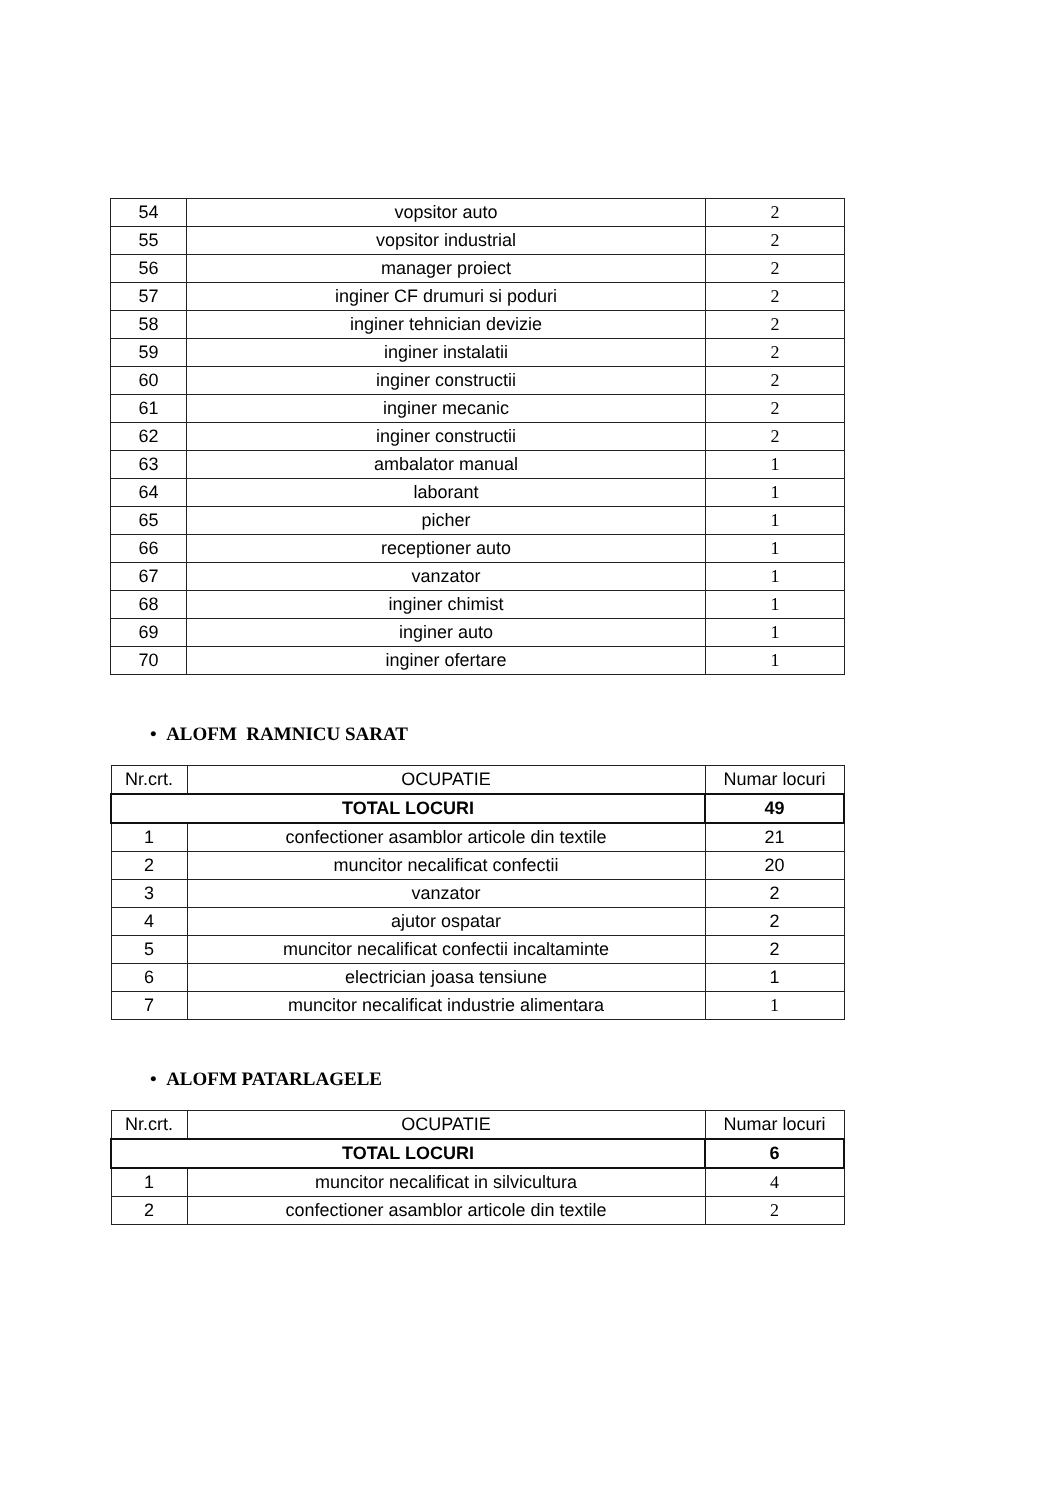| 54 | vopsitor auto | 2 |
| 55 | vopsitor industrial | 2 |
| 56 | manager proiect | 2 |
| 57 | inginer CF drumuri si poduri | 2 |
| 58 | inginer tehnician devizie | 2 |
| 59 | inginer instalatii | 2 |
| 60 | inginer constructii | 2 |
| 61 | inginer mecanic | 2 |
| 62 | inginer constructii | 2 |
| 63 | ambalator manual | 1 |
| 64 | laborant | 1 |
| 65 | picher | 1 |
| 66 | receptioner auto | 1 |
| 67 | vanzator | 1 |
| 68 | inginer chimist | 1 |
| 69 | inginer auto | 1 |
| 70 | inginer ofertare | 1 |
• ALOFM RAMNICU SARAT
| Nr.crt. | OCUPATIE | Numar locuri |
| --- | --- | --- |
| TOTAL LOCURI | | 49 |
| 1 | confectioner asamblor articole din textile | 21 |
| 2 | muncitor necalificat confectii | 20 |
| 3 | vanzator | 2 |
| 4 | ajutor ospatar | 2 |
| 5 | muncitor necalificat confectii incaltaminte | 2 |
| 6 | electrician joasa tensiune | 1 |
| 7 | muncitor necalificat industrie alimentara | 1 |
• ALOFM PATARLAGELE
| Nr.crt. | OCUPATIE | Numar locuri |
| --- | --- | --- |
| TOTAL LOCURI | | 6 |
| 1 | muncitor necalificat in silvicultura | 4 |
| 2 | confectioner asamblor articole din textile | 2 |